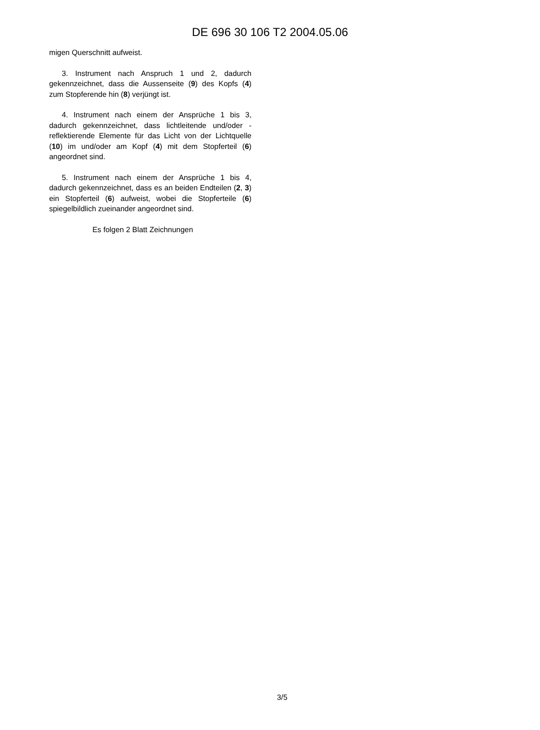DE 696 30 106 T2 2004.05.06
migen Querschnitt aufweist.
3. Instrument nach Anspruch 1 und 2, dadurch gekennzeichnet, dass die Aussenseite (9) des Kopfs (4) zum Stopferende hin (8) verjüngt ist.
4. Instrument nach einem der Ansprüche 1 bis 3, dadurch gekennzeichnet, dass lichtleitende und/oder -reflektierende Elemente für das Licht von der Lichtquelle (10) im und/oder am Kopf (4) mit dem Stopferteil (6) angeordnet sind.
5. Instrument nach einem der Ansprüche 1 bis 4, dadurch gekennzeichnet, dass es an beiden Endteilen (2, 3) ein Stopferteil (6) aufweist, wobei die Stopferteile (6) spiegelbildlich zueinander angeordnet sind.
Es folgen 2 Blatt Zeichnungen
3/5